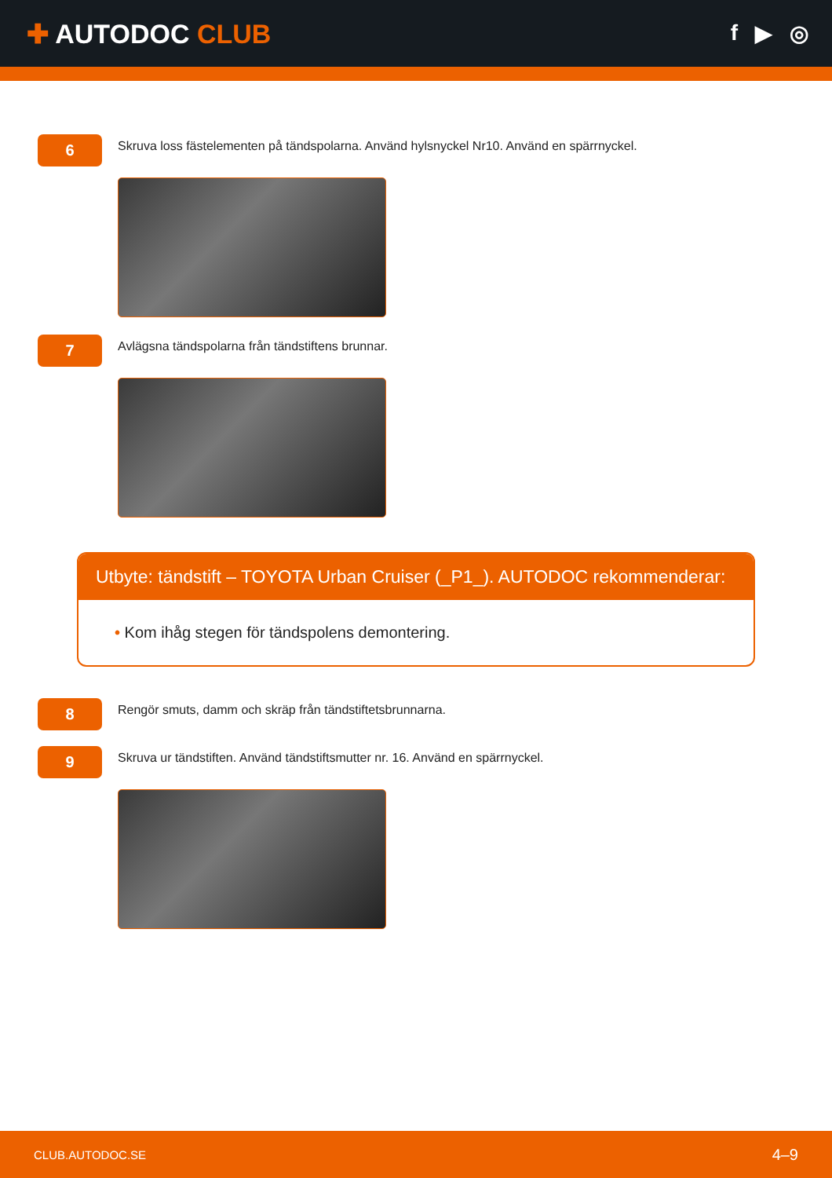✚ AUTODOC CLUB
f ▶ ◎
6
Skruva loss fästelementen på tändspolarna. Använd hylsnyckel Nr10. Använd en spärrnyckel.
7
Avlägsna tändspolarna från tändstiftens brunnar.
Utbyte: tändstift – TOYOTA Urban Cruiser (_P1_). AUTODOC rekommenderar:
• Kom ihåg stegen för tändspolens demontering.
8
Rengör smuts, damm och skräp från tändstiftetsbrunnarna.
9
Skruva ur tändstiften. Använd tändstiftsmutter nr. 16. Använd en spärrnyckel.
CLUB.AUTODOC.SE 4–9